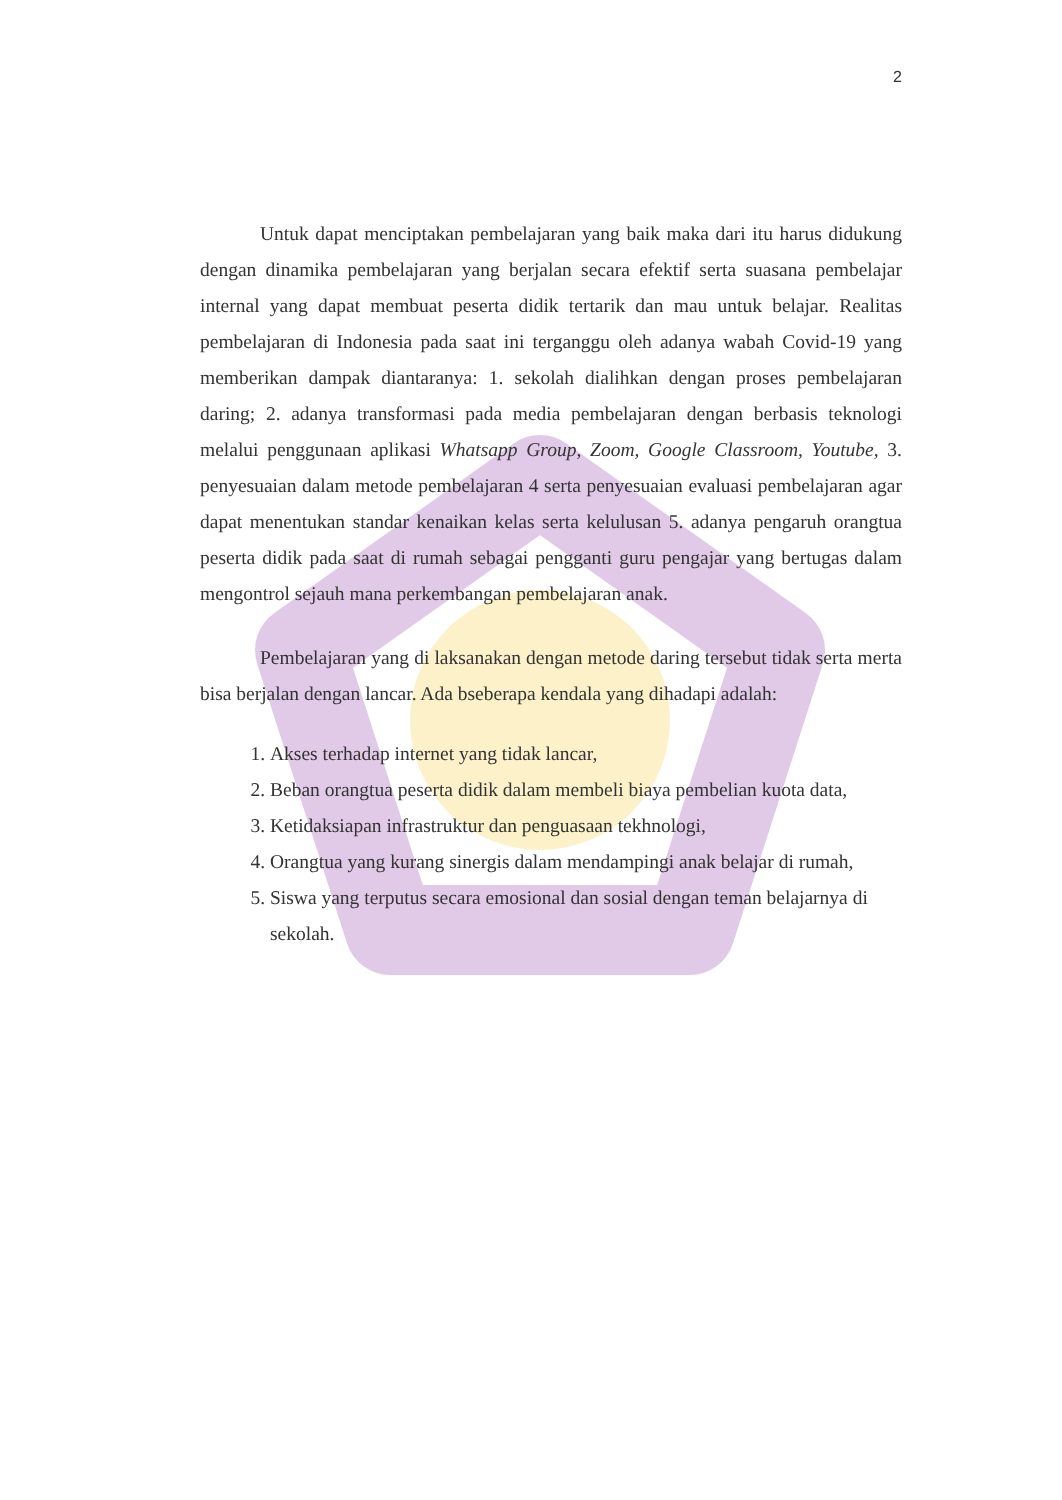2
Untuk dapat menciptakan pembelajaran yang baik maka dari itu harus didukung dengan dinamika pembelajaran yang berjalan secara efektif serta suasana pembelajar internal yang dapat membuat peserta didik tertarik dan mau untuk belajar. Realitas pembelajaran di Indonesia pada saat ini terganggu oleh adanya wabah Covid-19 yang memberikan dampak diantaranya: 1. sekolah dialihkan dengan proses pembelajaran daring; 2. adanya transformasi pada media pembelajaran dengan berbasis teknologi melalui penggunaan aplikasi Whatsapp Group, Zoom, Google Classroom, Youtube, 3. penyesuaian dalam metode pembelajaran 4 serta penyesuaian evaluasi pembelajaran agar dapat menentukan standar kenaikan kelas serta kelulusan 5. adanya pengaruh orangtua peserta didik pada saat di rumah sebagai pengganti guru pengajar yang bertugas dalam mengontrol sejauh mana perkembangan pembelajaran anak.
Pembelajaran yang di laksanakan dengan metode daring tersebut tidak serta merta bisa berjalan dengan lancar. Ada bseberapa kendala yang dihadapi adalah:
1. Akses terhadap internet yang tidak lancar,
2. Beban orangtua peserta didik dalam membeli biaya pembelian kuota data,
3. Ketidaksiapan infrastruktur dan penguasaan tekhnologi,
4. Orangtua yang kurang sinergis dalam mendampingi anak belajar di rumah,
5. Siswa yang terputus secara emosional dan sosial dengan teman belajarnya di sekolah.